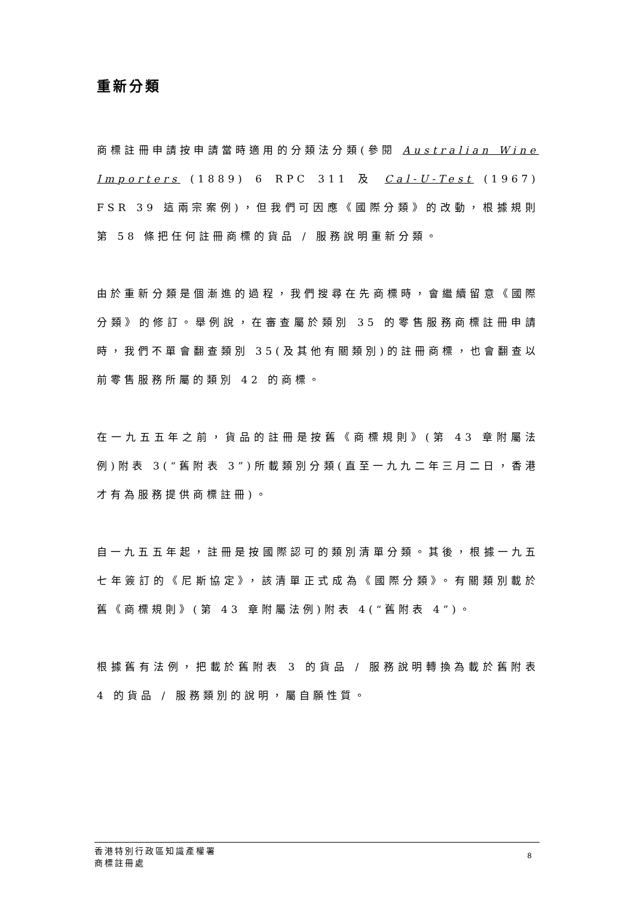重新分類
商標註冊申請按申請當時適用的分類法分類(參閱 Australian Wine Importers (1889) 6 RPC 311 及 Cal-U-Test (1967) FSR 39 這兩宗案例)，但我們可因應《國際分類》的改動，根據規則第 58 條把任何註冊商標的貨品 / 服務說明重新分類。
由於重新分類是個漸進的過程，我們搜尋在先商標時，會繼續留意《國際分類》的修訂。舉例說，在審查屬於類別 35 的零售服務商標註冊申請時，我們不單會翻查類別 35(及其他有關類別)的註冊商標，也會翻查以前零售服務所屬的類別 42 的商標。
在一九五五年之前，貨品的註冊是按舊《商標規則》(第 43 章附屬法例)附表 3(“舊附表 3”)所載類別分類(直至一九九二年三月二日，香港才有為服務提供商標註冊)。
自一九五五年起，註冊是按國際認可的類別清單分類。其後，根據一九五七年簽訂的《尼斯協定》，該清單正式成為《國際分類》。有關類別載於舊《商標規則》(第 43 章附屬法例)附表 4(“舊附表 4”)。
根據舊有法例，把載於舊附表 3 的貨品 / 服務說明轉換為載於舊附表 4 的貨品 / 服務類別的說明，屬自願性質。
香港特別行政區知識產權署
商標註冊處
8